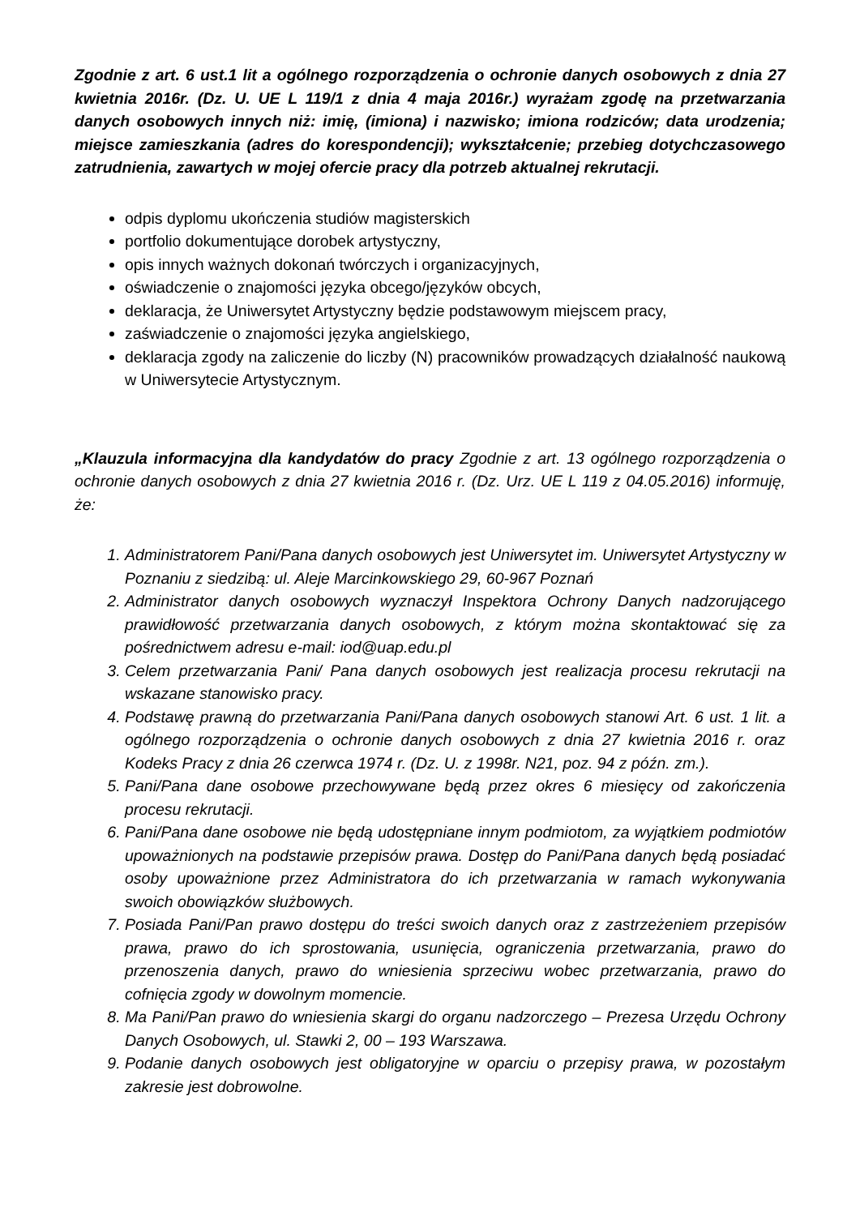Zgodnie z art. 6 ust.1 lit a ogólnego rozporządzenia o ochronie danych osobowych z dnia 27 kwietnia 2016r. (Dz. U. UE L 119/1 z dnia 4 maja 2016r.) wyrażam zgodę na przetwarzania danych osobowych innych niż: imię, (imiona) i nazwisko; imiona rodziców; data urodzenia; miejsce zamieszkania (adres do korespondencji); wykształcenie; przebieg dotychczasowego zatrudnienia, zawartych w mojej ofercie pracy dla potrzeb aktualnej rekrutacji.
odpis dyplomu ukończenia studiów magisterskich
portfolio dokumentujące dorobek artystyczny,
opis innych ważnych dokonań twórczych i organizacyjnych,
oświadczenie o znajomości języka obcego/języków obcych,
deklaracja, że Uniwersytet Artystyczny będzie podstawowym miejscem pracy,
zaświadczenie o znajomości języka angielskiego,
deklaracja zgody na zaliczenie do liczby (N) pracowników prowadzących działalność naukową w Uniwersytecie Artystycznym.
„Klauzula informacyjna dla kandydatów do pracy Zgodnie z art. 13 ogólnego rozporządzenia o ochronie danych osobowych z dnia 27 kwietnia 2016 r. (Dz. Urz. UE L 119 z 04.05.2016) informuję, że:
1. Administratorem Pani/Pana danych osobowych jest Uniwersytet im. Uniwersytet Artystyczny w Poznaniu z siedzibą: ul. Aleje Marcinkowskiego 29, 60-967 Poznań
2. Administrator danych osobowych wyznaczył Inspektora Ochrony Danych nadzorującego prawidłowość przetwarzania danych osobowych, z którym można skontaktować się za pośrednictwem adresu e-mail: iod@uap.edu.pl
3. Celem przetwarzania Pani/ Pana danych osobowych jest realizacja procesu rekrutacji na wskazane stanowisko pracy.
4. Podstawę prawną do przetwarzania Pani/Pana danych osobowych stanowi Art. 6 ust. 1 lit. a ogólnego rozporządzenia o ochronie danych osobowych z dnia 27 kwietnia 2016 r. oraz Kodeks Pracy z dnia 26 czerwca 1974 r. (Dz. U. z 1998r. N21, poz. 94 z późn. zm.).
5. Pani/Pana dane osobowe przechowywane będą przez okres 6 miesięcy od zakończenia procesu rekrutacji.
6. Pani/Pana dane osobowe nie będą udostępniane innym podmiotom, za wyjątkiem podmiotów upoważnionych na podstawie przepisów prawa. Dostęp do Pani/Pana danych będą posiadać osoby upoważnione przez Administratora do ich przetwarzania w ramach wykonywania swoich obowiązków służbowych.
7. Posiada Pani/Pan prawo dostępu do treści swoich danych oraz z zastrzeżeniem przepisów prawa, prawo do ich sprostowania, usunięcia, ograniczenia przetwarzania, prawo do przenoszenia danych, prawo do wniesienia sprzeciwu wobec przetwarzania, prawo do cofnięcia zgody w dowolnym momencie.
8. Ma Pani/Pan prawo do wniesienia skargi do organu nadzorczego – Prezesa Urzędu Ochrony Danych Osobowych, ul. Stawki 2, 00 – 193 Warszawa.
9. Podanie danych osobowych jest obligatoryjne w oparciu o przepisy prawa, w pozostałym zakresie jest dobrowolne.